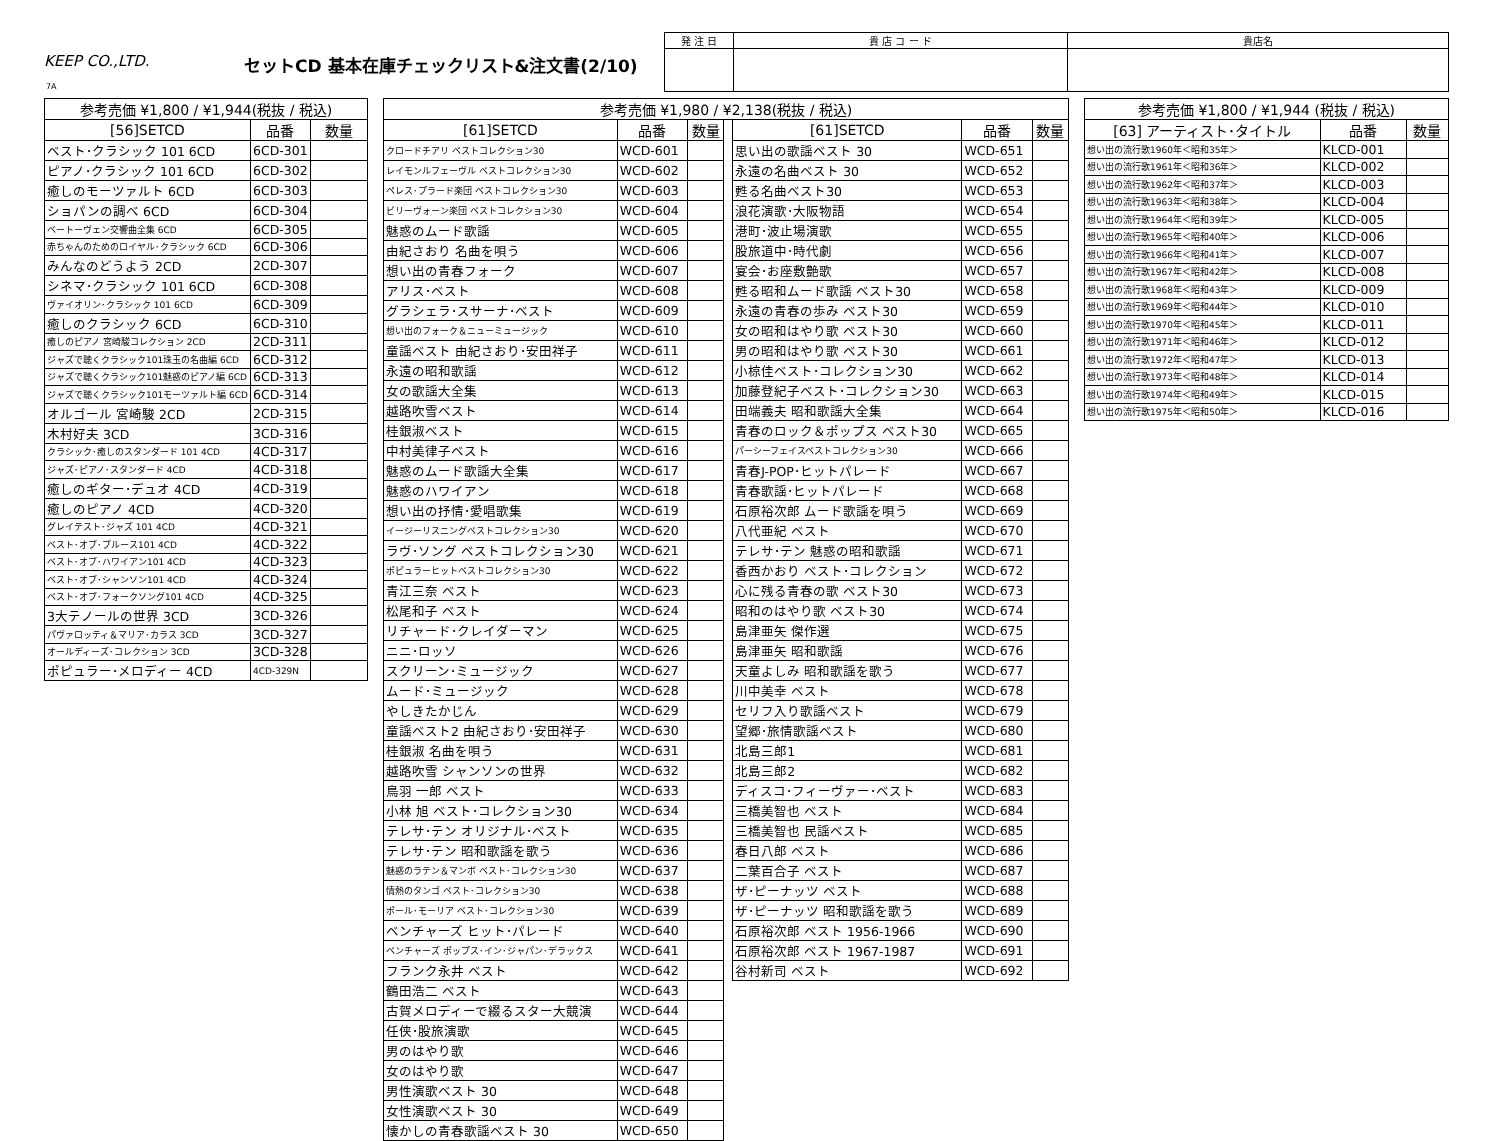KEEP CO.,LTD. セットCD 基本在庫チェックリスト&注文書(2/10)
| 発 注 日 | 貴 店 コ ー ド | 貴店名 |
7A
| 参考売価 ¥1,800 / ¥1,944(税抜 / 税込) | | |
| --- | --- | --- |
| [56]SETCD | 品番 | 数量 |
| ベスト･クラシック 101 6CD | 6CD-301 | |
| ピアノ･クラシック 101 6CD | 6CD-302 | |
| 癒しのモーツァルト 6CD | 6CD-303 | |
| ショパンの調べ 6CD | 6CD-304 | |
| ベートーヴェン交響曲全集 6CD | 6CD-305 | |
| 赤ちゃんのためのロイヤル･クラシック 6CD | 6CD-306 | |
| みんなのどうよう 2CD | 2CD-307 | |
| シネマ･クラシック 101 6CD | 6CD-308 | |
| ヴァイオリン･クラシック 101 6CD | 6CD-309 | |
| 癒しのクラシック 6CD | 6CD-310 | |
| 癒しのピアノ 宮崎駿コレクション 2CD | 2CD-311 | |
| ジャズで聴くクラシック101珠玉の名曲編 6CD | 6CD-312 | |
| ジャズで聴くクラシック101魅惑のピアノ編 6CD | 6CD-313 | |
| ジャズで聴くクラシック101モーツァルト編 6CD | 6CD-314 | |
| オルゴール 宮崎駿 2CD | 2CD-315 | |
| 木村好夫 3CD | 3CD-316 | |
| クラシック･癒しのスタンダード 101 4CD | 4CD-317 | |
| ジャズ･ピアノ･スタンダード 4CD | 4CD-318 | |
| 癒しのギター･デュオ 4CD | 4CD-319 | |
| 癒しのピアノ 4CD | 4CD-320 | |
| グレイテスト･ジャズ 101 4CD | 4CD-321 | |
| ベスト･オブ･ブルース101 4CD | 4CD-322 | |
| ベスト･オブ･ハワイアン101 4CD | 4CD-323 | |
| ベスト･オブ･シャンソン101 4CD | 4CD-324 | |
| ベスト･オブ･フォークソング101 4CD | 4CD-325 | |
| 3大テノールの世界 3CD | 3CD-326 | |
| パヴァロッティ＆マリア･カラス 3CD | 3CD-327 | |
| オールディーズ･コレクション 3CD | 3CD-328 | |
| ポピュラー･メロディー 4CD | 4CD-329N | |
| 参考売価 ¥1,980 / ¥2,138(税抜 / 税込) | | | | | | |
| --- | --- | --- | --- | --- | --- | --- |
| [61]SETCD | 品番 | 数量 | | [61]SETCD | 品番 | 数量 |
| クロードチアリ ベストコレクション30 | WCD-601 | | | 思い出の歌謡ベスト 30 | WCD-651 | |
| レイモンルフェーヴル ベストコレクション30 | WCD-602 | | | 永遠の名曲ベスト 30 | WCD-652 | |
| ペレス･プラード楽団 ベストコレクション30 | WCD-603 | | | 甦る名曲ベスト30 | WCD-653 | |
| ビリーヴォーン楽団 ベストコレクション30 | WCD-604 | | | 浪花演歌･大阪物語 | WCD-654 | |
| 魅惑のムード歌謡 | WCD-605 | | | 港町･波止場演歌 | WCD-655 | |
| 由紀さおり 名曲を唄う | WCD-606 | | | 股旅道中･時代劇 | WCD-656 | |
| 想い出の青春フォーク | WCD-607 | | | 宴会･お座敷艶歌 | WCD-657 | |
| アリス･ベスト | WCD-608 | | | 甦る昭和ムード歌謡 ベスト30 | WCD-658 | |
| グラシェラ･スサーナ･ベスト | WCD-609 | | | 永遠の青春の歩み ベスト30 | WCD-659 | |
| 想い出のフォーク＆ニューミュージック | WCD-610 | | | 女の昭和はやり歌 ベスト30 | WCD-660 | |
| 童謡ベスト 由紀さおり･安田祥子 | WCD-611 | | | 男の昭和はやり歌 ベスト30 | WCD-661 | |
| 永遠の昭和歌謡 | WCD-612 | | | 小椋佳ベスト･コレクション30 | WCD-662 | |
| 女の歌謡大全集 | WCD-613 | | | 加藤登紀子ベスト･コレクション30 | WCD-663 | |
| 越路吹雪ベスト | WCD-614 | | | 田端義夫 昭和歌謡大全集 | WCD-664 | |
| 桂銀淑ベスト | WCD-615 | | | 青春のロック＆ポップス ベスト30 | WCD-665 | |
| 中村美律子ベスト | WCD-616 | | | パーシーフェイスベストコレクション30 | WCD-666 | |
| 魅惑のムード歌謡大全集 | WCD-617 | | | 青春J-POP･ヒットパレード | WCD-667 | |
| 魅惑のハワイアン | WCD-618 | | | 青春歌謡･ヒットパレード | WCD-668 | |
| 想い出の抒情･愛唱歌集 | WCD-619 | | | 石原裕次郎 ムード歌謡を唄う | WCD-669 | |
| イージーリスニングベストコレクション30 | WCD-620 | | | 八代亜紀 ベスト | WCD-670 | |
| ラヴ･ソング ベストコレクション30 | WCD-621 | | | テレサ･テン 魅惑の昭和歌謡 | WCD-671 | |
| ポピュラーヒットベストコレクション30 | WCD-622 | | | 香西かおり ベスト･コレクション | WCD-672 | |
| 青江三奈 ベスト | WCD-623 | | | 心に残る青春の歌 ベスト30 | WCD-673 | |
| 松尾和子 ベスト | WCD-624 | | | 昭和のはやり歌 ベスト30 | WCD-674 | |
| リチャード･クレイダーマン | WCD-625 | | | 島津亜矢 傑作選 | WCD-675 | |
| ニニ･ロッソ | WCD-626 | | | 島津亜矢 昭和歌謡 | WCD-676 | |
| スクリーン･ミュージック | WCD-627 | | | 天童よしみ 昭和歌謡を歌う | WCD-677 | |
| ムード･ミュージック | WCD-628 | | | 川中美幸 ベスト | WCD-678 | |
| やしきたかじん | WCD-629 | | | セリフ入り歌謡ベスト | WCD-679 | |
| 童謡ベスト2 由紀さおり･安田祥子 | WCD-630 | | | 望郷･旅情歌謡ベスト | WCD-680 | |
| 桂銀淑 名曲を唄う | WCD-631 | | | 北島三郎1 | WCD-681 | |
| 越路吹雪 シャンソンの世界 | WCD-632 | | | 北島三郎2 | WCD-682 | |
| 鳥羽 一郎 ベスト | WCD-633 | | | ディスコ･フィーヴァー･ベスト | WCD-683 | |
| 小林 旭 ベスト･コレクション30 | WCD-634 | | | 三橋美智也 ベスト | WCD-684 | |
| テレサ･テン オリジナル･ベスト | WCD-635 | | | 三橋美智也 民謡ベスト | WCD-685 | |
| テレサ･テン 昭和歌謡を歌う | WCD-636 | | | 春日八郎 ベスト | WCD-686 | |
| 魅惑のラテン＆マンボ ベスト･コレクション30 | WCD-637 | | | 二葉百合子 ベスト | WCD-687 | |
| 情熱のタンゴ ベスト･コレクション30 | WCD-638 | | | ザ･ピーナッツ ベスト | WCD-688 | |
| ポール･モーリア ベスト･コレクション30 | WCD-639 | | | ザ･ピーナッツ 昭和歌謡を歌う | WCD-689 | |
| ベンチャーズ ヒット･パレード | WCD-640 | | | 石原裕次郎 ベスト 1956-1966 | WCD-690 | |
| ベンチャーズ ポップス･イン･ジャパン･デラックス | WCD-641 | | | 石原裕次郎 ベスト 1967-1987 | WCD-691 | |
| フランク永井 ベスト | WCD-642 | | | 谷村新司 ベスト | WCD-692 | |
| 鶴田浩二 ベスト | WCD-643 | | | | | |
| 古賀メロディーで綴るスター大競演 | WCD-644 | | | | | |
| 任侠･股旅演歌 | WCD-645 | | | | | |
| 男のはやり歌 | WCD-646 | | | | | |
| 女のはやり歌 | WCD-647 | | | | | |
| 男性演歌ベスト 30 | WCD-648 | | | | | |
| 女性演歌ベスト 30 | WCD-649 | | | | | |
| 懐かしの青春歌謡ベスト 30 | WCD-650 | | | | | |
| 参考売価 ¥1,800 / ¥1,944 (税抜 / 税込) | | |
| --- | --- | --- |
| [63] アーティスト･タイトル | 品番 | 数量 |
| 想い出の流行歌1960年＜昭和35年＞ | KLCD-001 | |
| 想い出の流行歌1961年＜昭和36年＞ | KLCD-002 | |
| 想い出の流行歌1962年＜昭和37年＞ | KLCD-003 | |
| 想い出の流行歌1963年＜昭和38年＞ | KLCD-004 | |
| 想い出の流行歌1964年＜昭和39年＞ | KLCD-005 | |
| 想い出の流行歌1965年＜昭和40年＞ | KLCD-006 | |
| 想い出の流行歌1966年＜昭和41年＞ | KLCD-007 | |
| 想い出の流行歌1967年＜昭和42年＞ | KLCD-008 | |
| 想い出の流行歌1968年＜昭和43年＞ | KLCD-009 | |
| 想い出の流行歌1969年＜昭和44年＞ | KLCD-010 | |
| 想い出の流行歌1970年＜昭和45年＞ | KLCD-011 | |
| 想い出の流行歌1971年＜昭和46年＞ | KLCD-012 | |
| 想い出の流行歌1972年＜昭和47年＞ | KLCD-013 | |
| 想い出の流行歌1973年＜昭和48年＞ | KLCD-014 | |
| 想い出の流行歌1974年＜昭和49年＞ | KLCD-015 | |
| 想い出の流行歌1975年＜昭和50年＞ | KLCD-016 | |